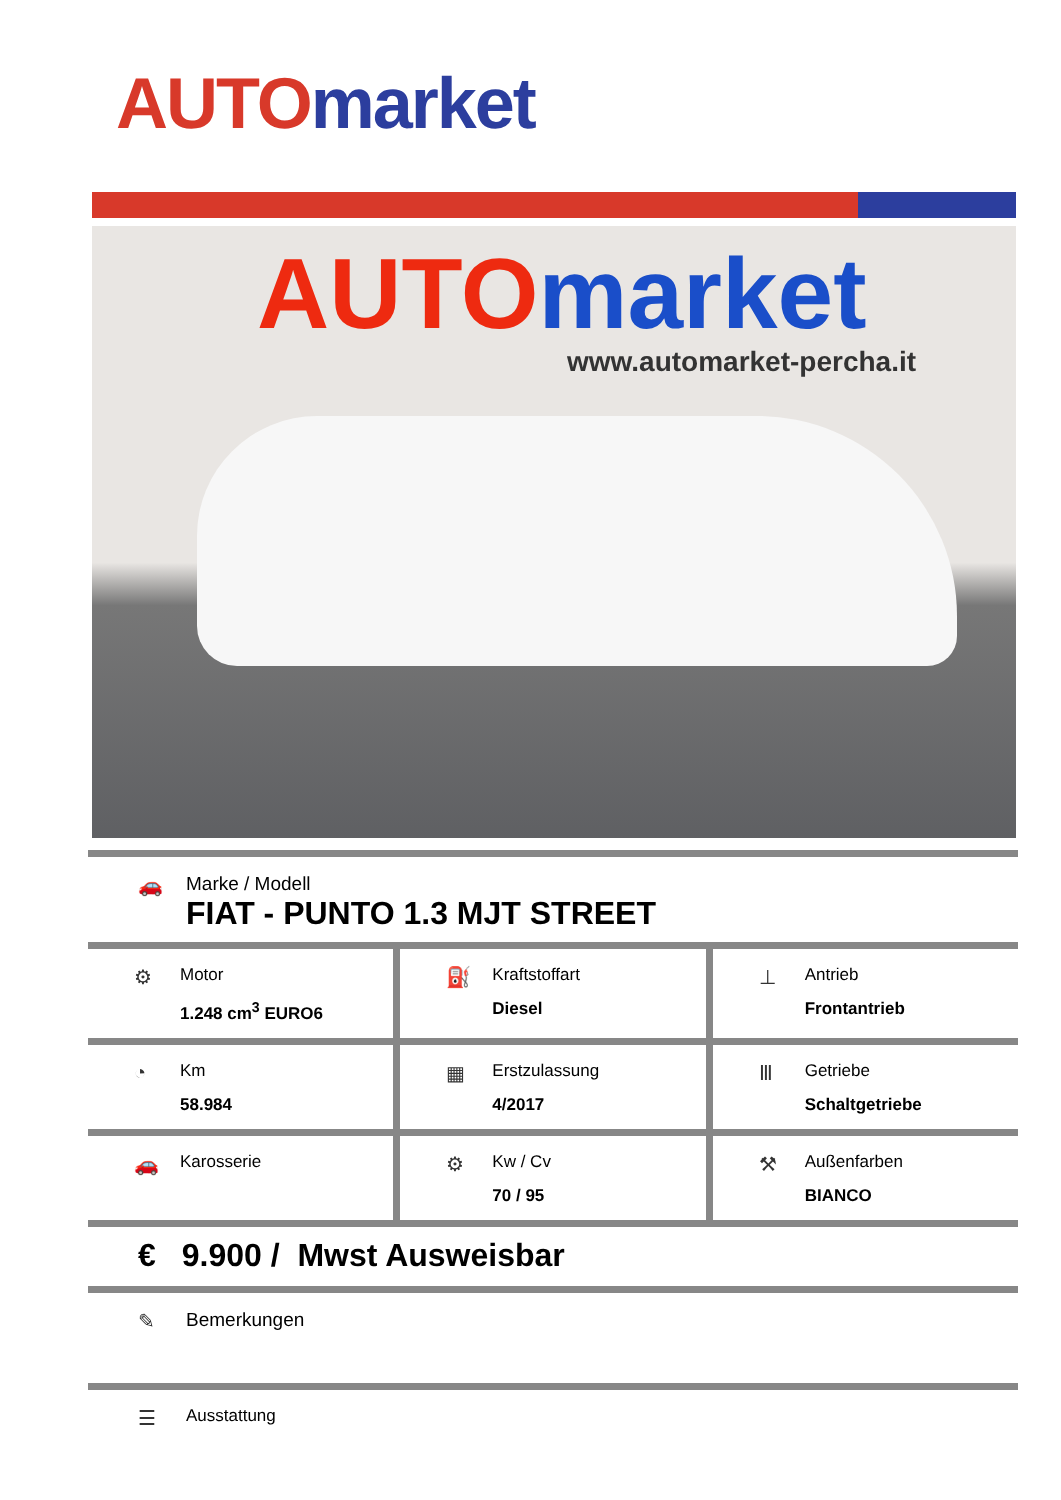AUTO market
AUTO market
www.automarket-percha.it
🚗 Marke / Modell
FIAT - PUNTO 1.3 MJT STREET
⚙
Motor
1.248 cm<sup>3</sup> EURO6
⛽
Kraftstoffart
Diesel
⊥
Antrieb
Frontantrieb
◔
Km
58.984
▦
Erstzulassung
4/2017
Ⅲ
Getriebe
Schaltgetriebe
🚗
Karosserie
⚙
Kw / Cv
70 / 95
⚒
Außenfarben
BIANCO
€ 9.900 / Mwst Ausweisbar
✎ Bemerkungen
☰ Ausstattung